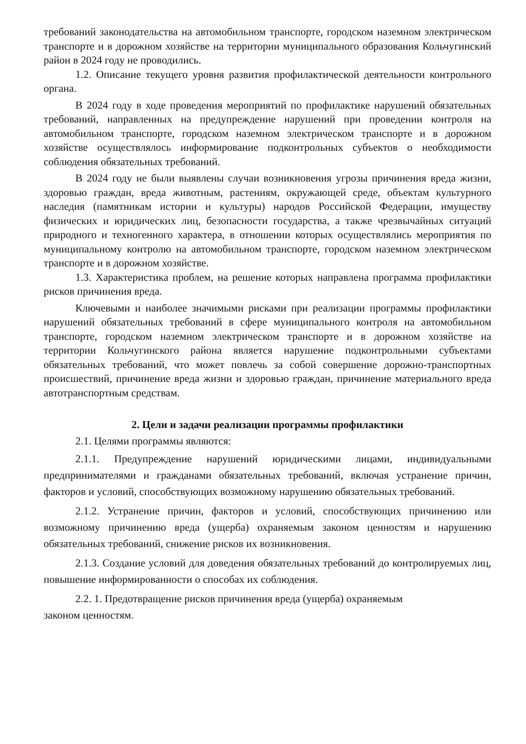требований законодательства на автомобильном транспорте, городском наземном электрическом транспорте и в дорожном хозяйстве на территории муниципального образования Кольчугинский район в 2024 году не проводились.
1.2. Описание текущего уровня развития профилактической деятельности контрольного органа.
В 2024 году в ходе проведения мероприятий по профилактике нарушений обязательных требований, направленных на предупреждение нарушений при проведении контроля на автомобильном транспорте, городском наземном электрическом транспорте и в дорожном хозяйстве осуществлялось информирование подконтрольных субъектов о необходимости соблюдения обязательных требований.
В 2024 году не были выявлены случаи возникновения угрозы причинения вреда жизни, здоровью граждан, вреда животным, растениям, окружающей среде, объектам культурного наследия (памятникам истории и культуры) народов Российской Федерации, имуществу физических и юридических лиц, безопасности государства, а также чрезвычайных ситуаций природного и техногенного характера, в отношении которых осуществлялись мероприятия по муниципальному контролю на автомобильном транспорте, городском наземном электрическом транспорте и в дорожном хозяйстве.
1.3. Характеристика проблем, на решение которых направлена программа профилактики рисков причинения вреда.
Ключевыми и наиболее значимыми рисками при реализации программы профилактики нарушений обязательных требований в сфере муниципального контроля на автомобильном транспорте, городском наземном электрическом транспорте и в дорожном хозяйстве на территории Кольчугинского района является нарушение подконтрольными субъектами обязательных требований, что может повлечь за собой совершение дорожно-транспортных происшествий, причинение вреда жизни и здоровью граждан, причинение материального вреда автотранспортным средствам.
2. Цели и задачи реализации программы профилактики
2.1. Целями программы являются:
2.1.1. Предупреждение нарушений юридическими лицами, индивидуальными предпринимателями и гражданами обязательных требований, включая устранение причин, факторов и условий, способствующих возможному нарушению обязательных требований.
2.1.2. Устранение причин, факторов и условий, способствующих причинению или возможному причинению вреда (ущерба) охраняемым законом ценностям и нарушению обязательных требований, снижение рисков их возникновения.
2.1.3. Создание условий для доведения обязательных требований до контролируемых лиц, повышение информированности о способах их соблюдения.
2.2. 1. Предотвращение рисков причинения вреда (ущерба) охраняемым
законом ценностям.